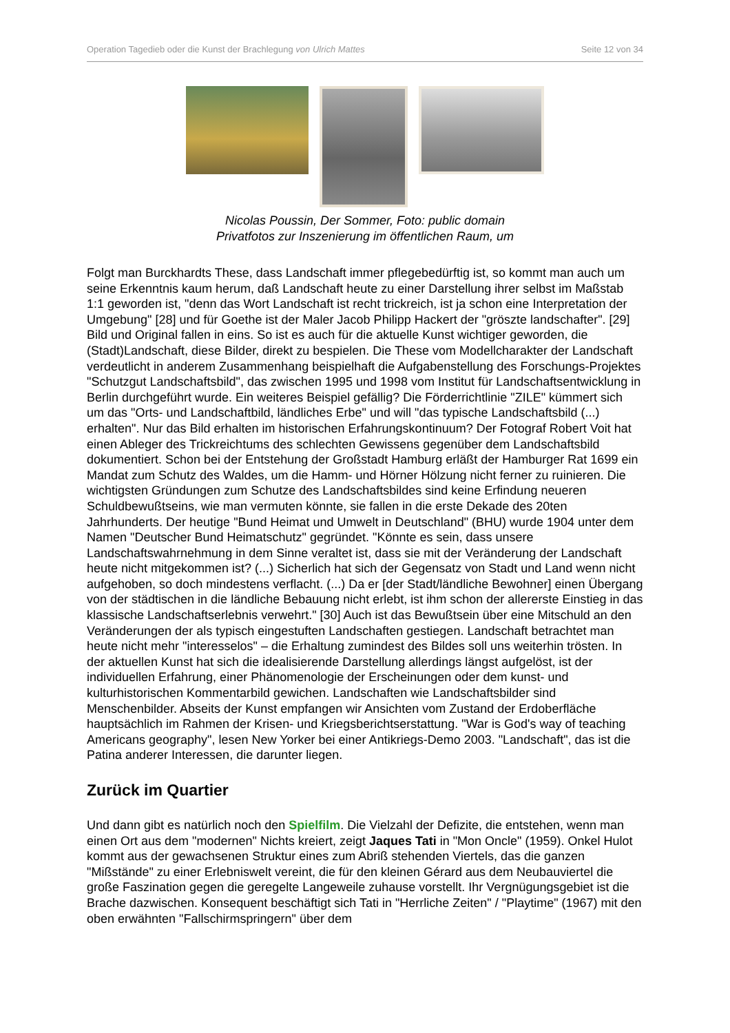Operation Tagedieb oder die Kunst der Brachlegung von Ulrich Mattes Seite 12 von 34
Nicolas Poussin, Der Sommer, Foto: public domain
Privatfotos zur Inszenierung im öffentlichen Raum, um
Folgt man Burckhardts These, dass Landschaft immer pflegebedürftig ist, so kommt man auch um seine Erkenntnis kaum herum, daß Landschaft heute zu einer Darstellung ihrer selbst im Maßstab 1:1 geworden ist, "denn das Wort Landschaft ist recht trickreich, ist ja schon eine Interpretation der Umgebung" [28] und für Goethe ist der Maler Jacob Philipp Hackert der "gröszte landschafter". [29] Bild und Original fallen in eins. So ist es auch für die aktuelle Kunst wichtiger geworden, die (Stadt)Landschaft, diese Bilder, direkt zu bespielen. Die These vom Modellcharakter der Landschaft verdeutlicht in anderem Zusammenhang beispielhaft die Aufgabenstellung des Forschungs-Projektes "Schutzgut Landschaftsbild", das zwischen 1995 und 1998 vom Institut für Landschaftsentwicklung in Berlin durchgeführt wurde. Ein weiteres Beispiel gefällig? Die Förderrichtlinie "ZILE" kümmert sich um das "Orts- und Landschaftbild, ländliches Erbe" und will "das typische Landschaftsbild (...) erhalten". Nur das Bild erhalten im historischen Erfahrungskontinuum? Der Fotograf Robert Voit hat einen Ableger des Trickreichtums des schlechten Gewissens gegenüber dem Landschaftsbild dokumentiert. Schon bei der Entstehung der Großstadt Hamburg erläßt der Hamburger Rat 1699 ein Mandat zum Schutz des Waldes, um die Hamm- und Hörner Hölzung nicht ferner zu ruinieren. Die wichtigsten Gründungen zum Schutze des Landschaftsbildes sind keine Erfindung neueren Schuldbewußtseins, wie man vermuten könnte, sie fallen in die erste Dekade des 20ten Jahrhunderts. Der heutige "Bund Heimat und Umwelt in Deutschland" (BHU) wurde 1904 unter dem Namen "Deutscher Bund Heimatschutz" gegründet. "Könnte es sein, dass unsere Landschaftswahrnehmung in dem Sinne veraltet ist, dass sie mit der Veränderung der Landschaft heute nicht mitgekommen ist? (...) Sicherlich hat sich der Gegensatz von Stadt und Land wenn nicht aufgehoben, so doch mindestens verflacht. (...) Da er [der Stadt/ländliche Bewohner] einen Übergang von der städtischen in die ländliche Bebauung nicht erlebt, ist ihm schon der allererste Einstieg in das klassische Landschaftserlebnis verwehrt." [30] Auch ist das Bewußtsein über eine Mitschuld an den Veränderungen der als typisch eingestuften Landschaften gestiegen. Landschaft betrachtet man heute nicht mehr "interesselos" – die Erhaltung zumindest des Bildes soll uns weiterhin trösten. In der aktuellen Kunst hat sich die idealisierende Darstellung allerdings längst aufgelöst, ist der individuellen Erfahrung, einer Phänomenologie der Erscheinungen oder dem kunst- und kulturhistorischen Kommentarbild gewichen. Landschaften wie Landschaftsbilder sind Menschenbilder. Abseits der Kunst empfangen wir Ansichten vom Zustand der Erdoberfläche hauptsächlich im Rahmen der Krisen- und Kriegsberichtserstattung. "War is God's way of teaching Americans geography", lesen New Yorker bei einer Antikriegs-Demo 2003. "Landschaft", das ist die Patina anderer Interessen, die darunter liegen.
Zurück im Quartier
Und dann gibt es natürlich noch den Spielfilm. Die Vielzahl der Defizite, die entstehen, wenn man einen Ort aus dem "modernen" Nichts kreiert, zeigt Jaques Tati in "Mon Oncle" (1959). Onkel Hulot kommt aus der gewachsenen Struktur eines zum Abriß stehenden Viertels, das die ganzen "Mißstände" zu einer Erlebniswelt vereint, die für den kleinen Gérard aus dem Neubauviertel die große Faszination gegen die geregelte Langeweile zuhause vorstellt. Ihr Vergnügungsgebiet ist die Brache dazwischen. Konsequent beschäftigt sich Tati in "Herrliche Zeiten" / "Playtime" (1967) mit den oben erwähnten "Fallschirmspringern" über dem